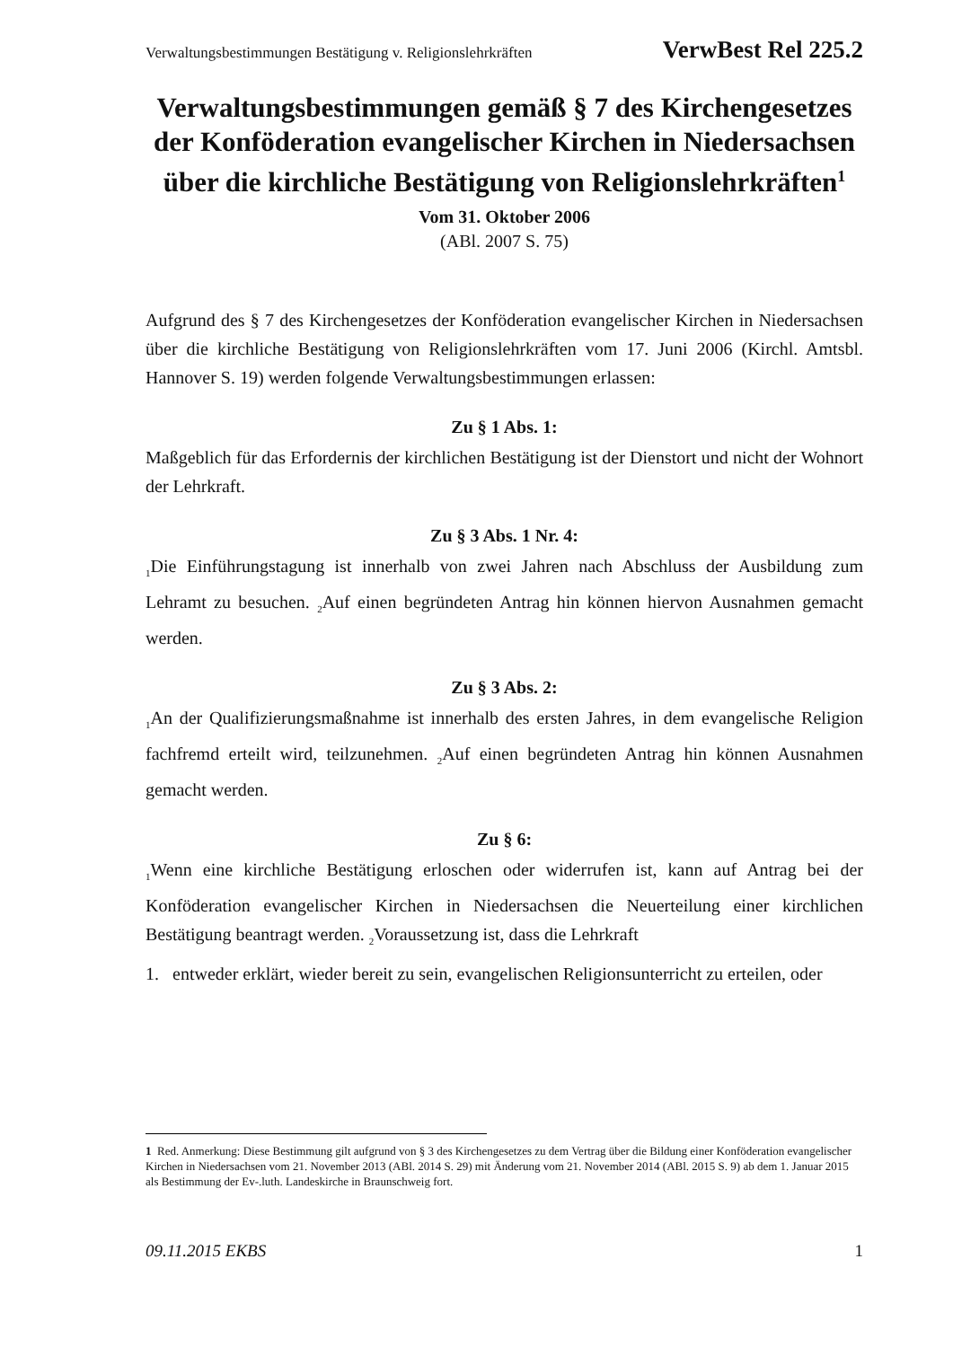Verwaltungsbestimmungen Bestätigung v. Religionslehrkräften VerwBest Rel 225.2
Verwaltungsbestimmungen gemäß § 7 des Kirchengesetzes der Konföderation evangelischer Kirchen in Niedersachsen über die kirchliche Bestätigung von Religionslehrkräften<sup>1</sup>
Vom 31. Oktober 2006
(ABl. 2007 S. 75)
Aufgrund des § 7 des Kirchengesetzes der Konföderation evangelischer Kirchen in Niedersachsen über die kirchliche Bestätigung von Religionslehrkräften vom 17. Juni 2006 (Kirchl. Amtsbl. Hannover S. 19) werden folgende Verwaltungsbestimmungen erlassen:
Zu § 1 Abs. 1:
Maßgeblich für das Erfordernis der kirchlichen Bestätigung ist der Dienstort und nicht der Wohnort der Lehrkraft.
Zu § 3 Abs. 1 Nr. 4:
<sub>1</sub>Die Einführungstagung ist innerhalb von zwei Jahren nach Abschluss der Ausbildung zum Lehramt zu besuchen. <sub>2</sub>Auf einen begründeten Antrag hin können hiervon Ausnahmen gemacht werden.
Zu § 3 Abs. 2:
<sub>1</sub>An der Qualifizierungsmaßnahme ist innerhalb des ersten Jahres, in dem evangelische Religion fachfremd erteilt wird, teilzunehmen. <sub>2</sub>Auf einen begründeten Antrag hin können Ausnahmen gemacht werden.
Zu § 6:
<sub>1</sub>Wenn eine kirchliche Bestätigung erloschen oder widerrufen ist, kann auf Antrag bei der Konföderation evangelischer Kirchen in Niedersachsen die Neuerteilung einer kirchlichen Bestätigung beantragt werden. <sub>2</sub>Voraussetzung ist, dass die Lehrkraft
1. entweder erklärt, wieder bereit zu sein, evangelischen Religionsunterricht zu erteilen, oder
1 Red. Anmerkung: Diese Bestimmung gilt aufgrund von § 3 des Kirchengesetzes zu dem Vertrag über die Bildung einer Konföderation evangelischer Kirchen in Niedersachsen vom 21. November 2013 (ABl. 2014 S. 29) mit Änderung vom 21. November 2014 (ABl. 2015 S. 9) ab dem 1. Januar 2015 als Bestimmung der Ev-.luth. Landeskirche in Braunschweig fort.
09.11.2015 EKBS 1